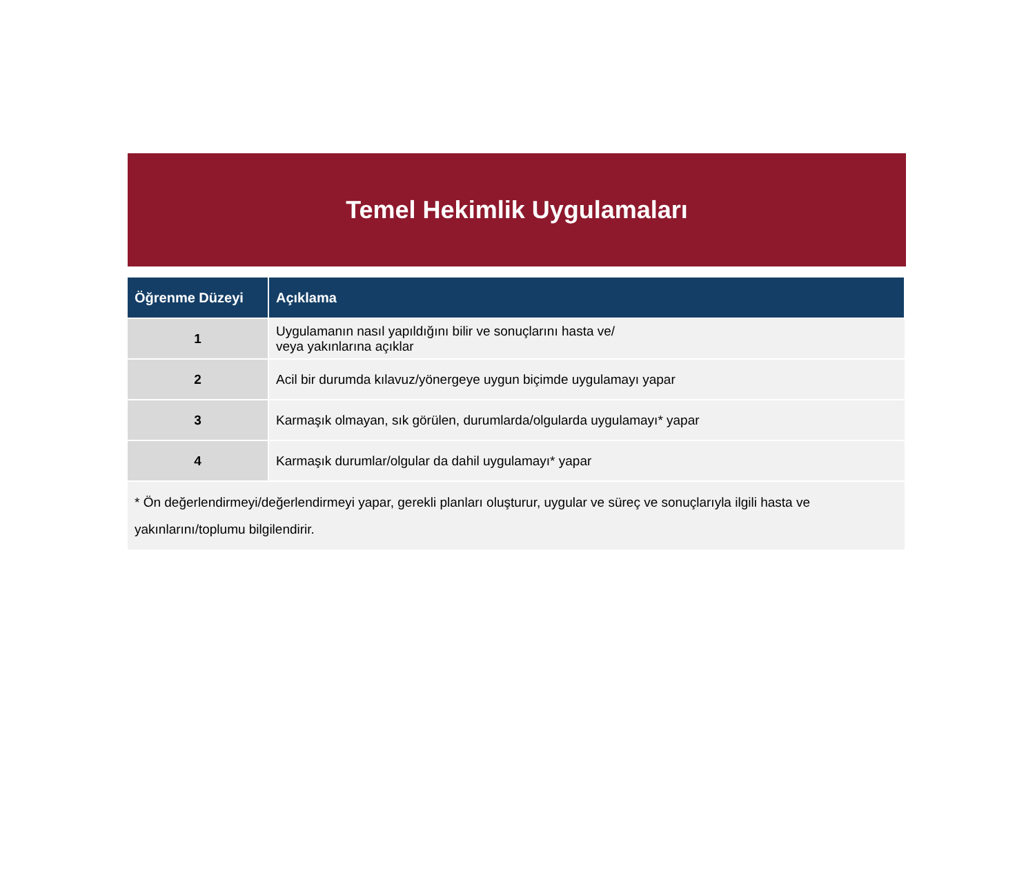Temel Hekimlik Uygulamaları
| Öğrenme Düzeyi | Açıklama |
| --- | --- |
| 1 | Uygulamanın nasıl yapıldığını bilir ve sonuçlarını hasta ve/ veya yakınlarına açıklar |
| 2 | Acil bir durumda kılavuz/yönergeye uygun biçimde uygulamayı yapar |
| 3 | Karmaşık olmayan, sık görülen, durumlarda/olgularda uygulamayı* yapar |
| 4 | Karmaşık durumlar/olgular da dahil uygulamayı* yapar |
| * Ön değerlendirmeyi/değerlendirmeyi yapar, gerekli planları oluşturur, uygular ve süreç ve sonuçlarıyla ilgili hasta ve yakınlarını/toplumu bilgilendirir. | |